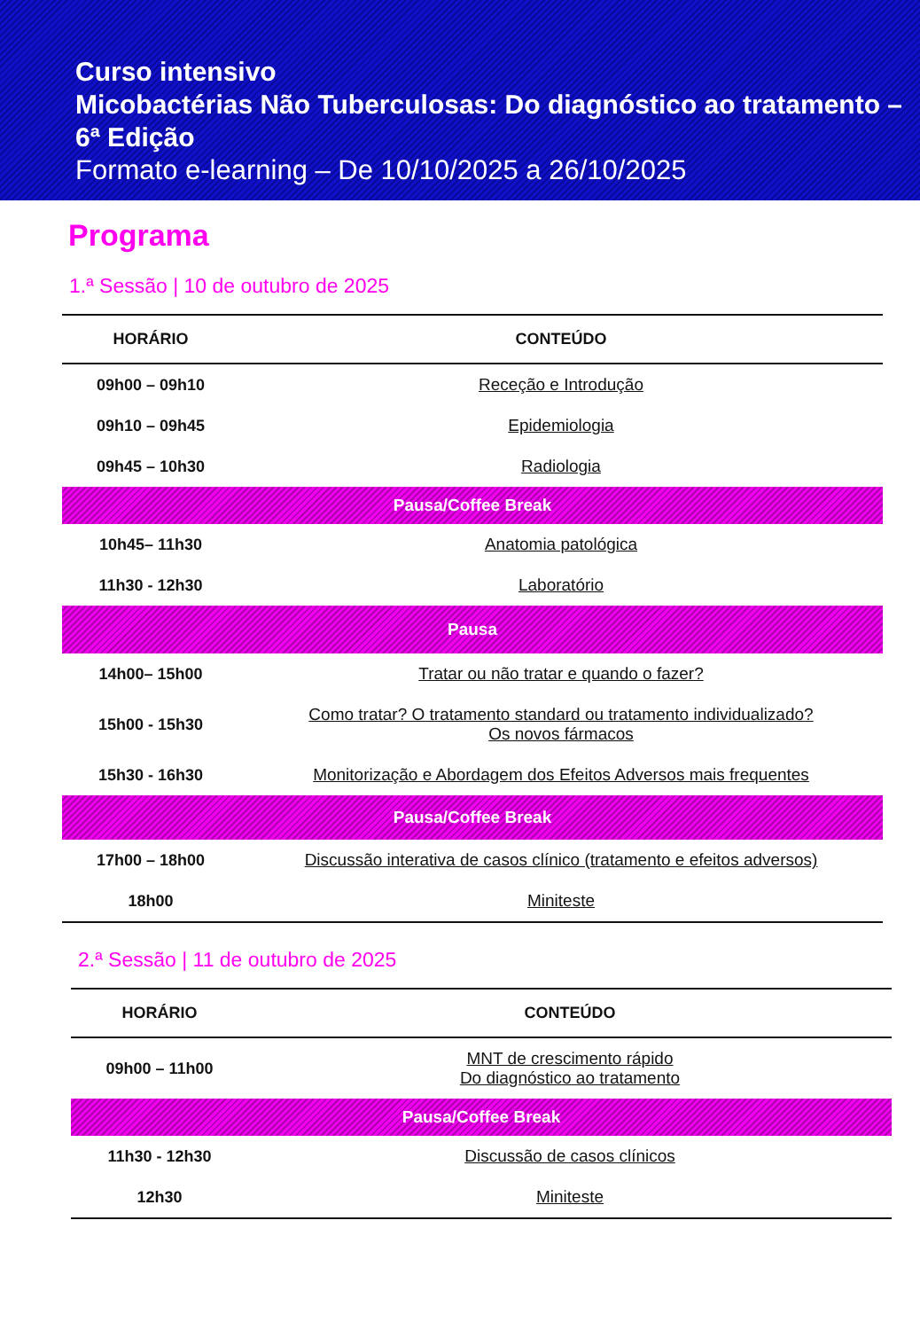Curso intensivo
Micobactérias Não Tuberculosas: Do diagnóstico ao tratamento – 6ª Edição
Formato e-learning – De 10/10/2025 a 26/10/2025
Programa
1.ª Sessão | 10 de outubro de 2025
| HORÁRIO | CONTEÚDO |
| --- | --- |
| 09h00 – 09h10 | Receção e Introdução |
| 09h10 – 09h45 | Epidemiologia |
| 09h45 – 10h30 | Radiologia |
| Pausa/Coffee Break | |
| 10h45– 11h30 | Anatomia patológica |
| 11h30 - 12h30 | Laboratório |
| Pausa | |
| 14h00– 15h00 | Tratar ou não tratar e quando o fazer? |
| 15h00 - 15h30 | Como tratar? O tratamento standard ou tratamento individualizado? Os novos fármacos |
| 15h30 - 16h30 | Monitorização e Abordagem dos Efeitos Adversos mais frequentes |
| Pausa/Coffee Break | |
| 17h00 – 18h00 | Discussão interativa de casos clínico (tratamento e efeitos adversos) |
| 18h00 | Miniteste |
2.ª Sessão | 11 de outubro de 2025
| HORÁRIO | CONTEÚDO |
| --- | --- |
| 09h00 – 11h00 | MNT de crescimento rápido Do diagnóstico ao tratamento |
| Pausa/Coffee Break | |
| 11h30 - 12h30 | Discussão de casos clínicos |
| 12h30 | Miniteste |